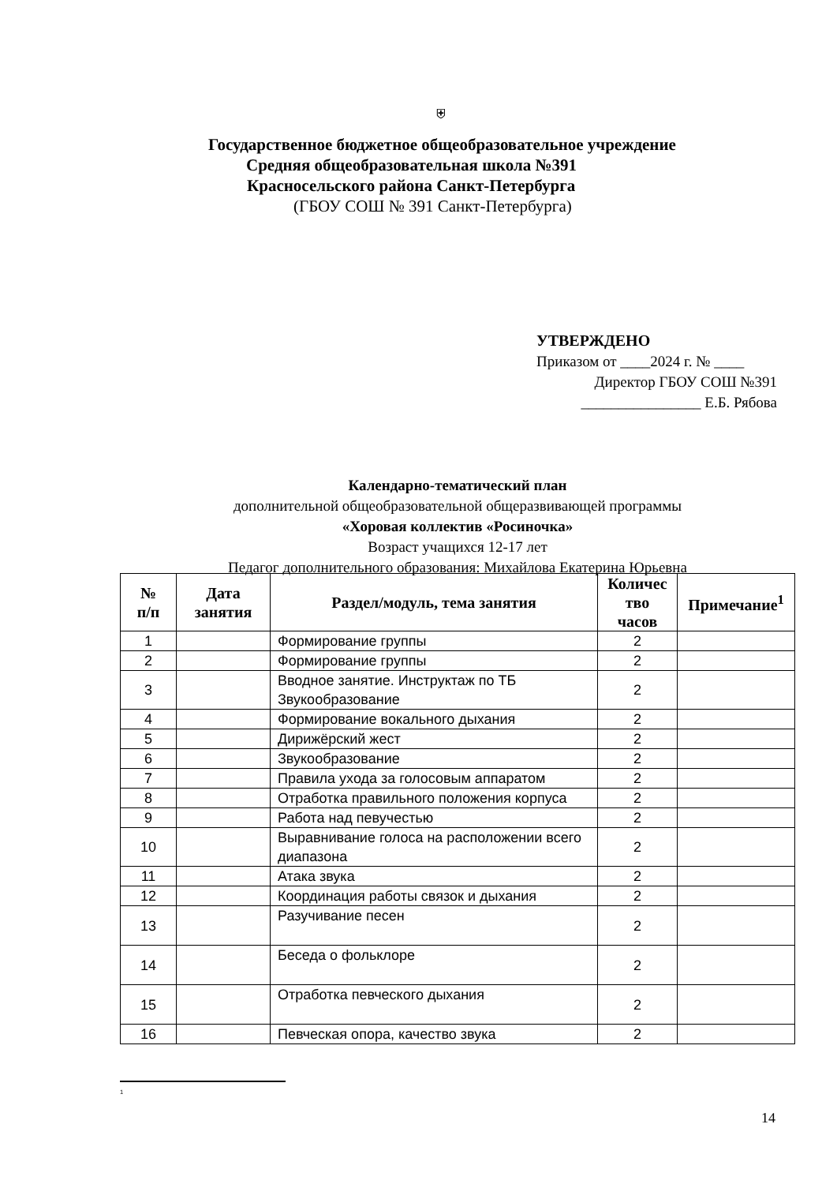⛨
Государственное бюджетное общеобразовательное учреждение
Средняя общеобразовательная школа №391
Красносельского района Санкт-Петербурга
(ГБОУ СОШ № 391 Санкт-Петербурга)
УТВЕРЖДЕНО
Приказом от ____2024 г. № ____
Директор ГБОУ СОШ №391
________________ Е.Б. Рябова
Календарно-тематический план
дополнительной общеобразовательной общеразвивающей программы
«Хоровая коллектив «Росиночка»
Возраст учащихся 12-17 лет
Педагог дополнительного образования: Михайлова Екатерина Юрьевна
| № п/п | Дата занятия | Раздел/модуль, тема занятия | Количес тво часов | Примечание<sup>1</sup> |
| --- | --- | --- | --- | --- |
| 1 | | Формирование группы | 2 | |
| 2 | | Формирование группы | 2 | |
| 3 | | Вводное занятие. Инструктаж по ТБ Звукообразование | 2 | |
| 4 | | Формирование вокального дыхания | 2 | |
| 5 | | Дирижёрский жест | 2 | |
| 6 | | Звукообразование | 2 | |
| 7 | | Правила ухода за голосовым аппаратом | 2 | |
| 8 | | Отработка правильного положения корпуса | 2 | |
| 9 | | Работа над певучестью | 2 | |
| 10 | | Выравнивание голоса на расположении всего диапазона | 2 | |
| 11 | | Атака звука | 2 | |
| 12 | | Координация работы связок и дыхания | 2 | |
| 13 | | Разучивание песен | 2 | |
| 14 | | Беседа о фольклоре | 2 | |
| 15 | | Отработка певческого дыхания | 2 | |
| 16 | | Певческая опора, качество звука | 2 | |
<sup>1</sup>
14